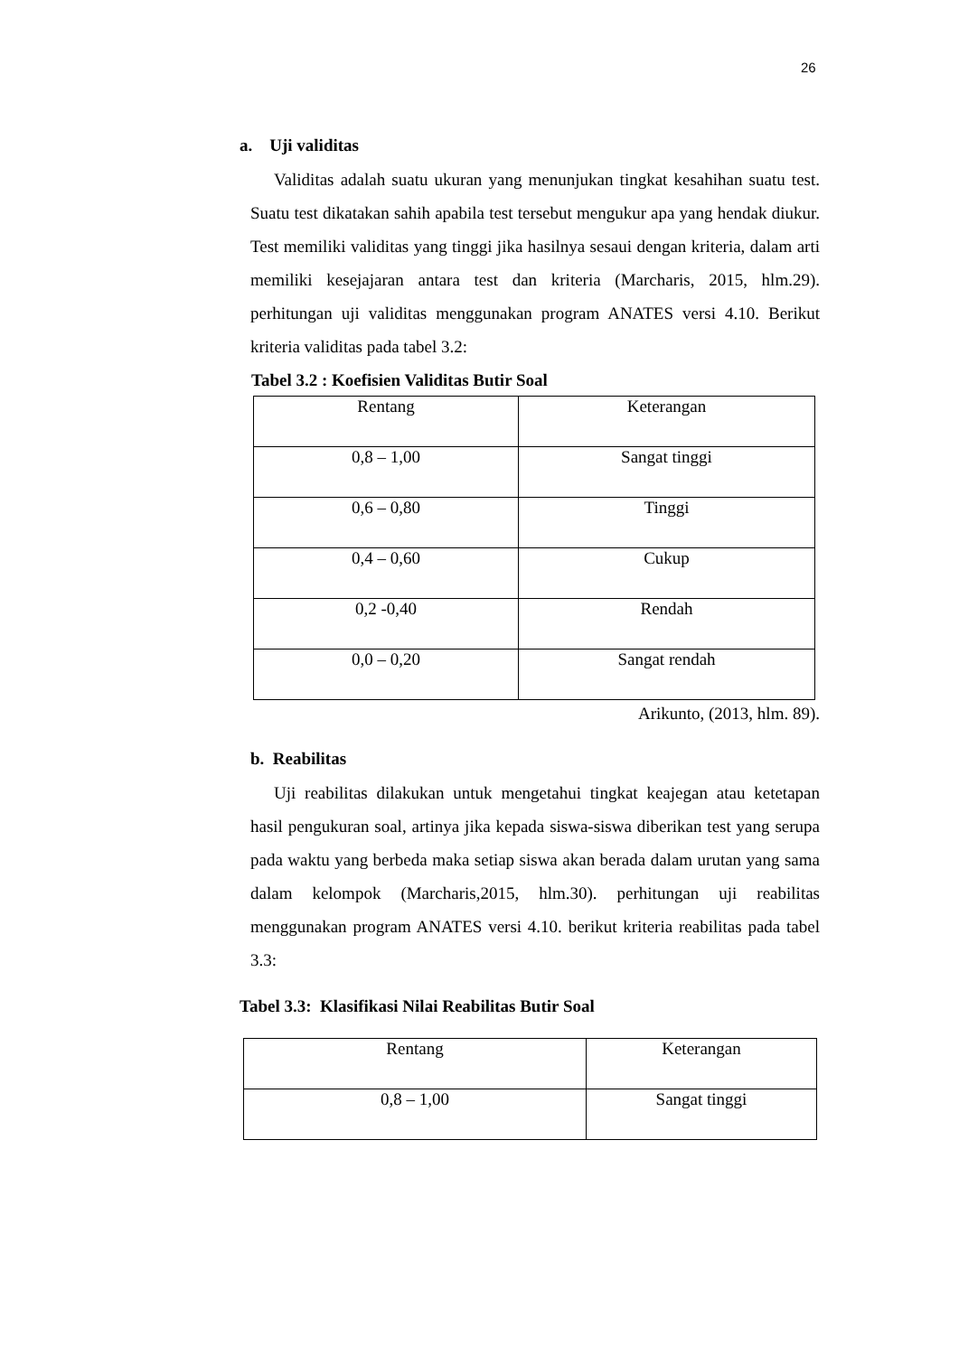26
a. Uji validitas
Validitas adalah suatu ukuran yang menunjukan tingkat kesahihan suatu test. Suatu test dikatakan sahih apabila test tersebut mengukur apa yang hendak diukur. Test memiliki validitas yang tinggi jika hasilnya sesaui dengan kriteria, dalam arti memiliki kesejajaran antara test dan kriteria (Marcharis, 2015, hlm.29). perhitungan uji validitas menggunakan program ANATES versi 4.10. Berikut kriteria validitas pada tabel 3.2:
Tabel 3.2 : Koefisien Validitas Butir Soal
| Rentang | Keterangan |
| 0,8 – 1,00 | Sangat tinggi |
| 0,6 – 0,80 | Tinggi |
| 0,4 – 0,60 | Cukup |
| 0,2 -0,40 | Rendah |
| 0,0 – 0,20 | Sangat rendah |
Arikunto, (2013, hlm. 89).
b. Reabilitas
Uji reabilitas dilakukan untuk mengetahui tingkat keajegan atau ketetapan hasil pengukuran soal, artinya jika kepada siswa-siswa diberikan test yang serupa pada waktu yang berbeda maka setiap siswa akan berada dalam urutan yang sama dalam kelompok (Marcharis,2015, hlm.30). perhitungan uji reabilitas menggunakan program ANATES versi 4.10. berikut kriteria reabilitas pada tabel 3.3:
Tabel 3.3: Klasifikasi Nilai Reabilitas Butir Soal
| Rentang | Keterangan |
| 0,8 – 1,00 | Sangat tinggi |